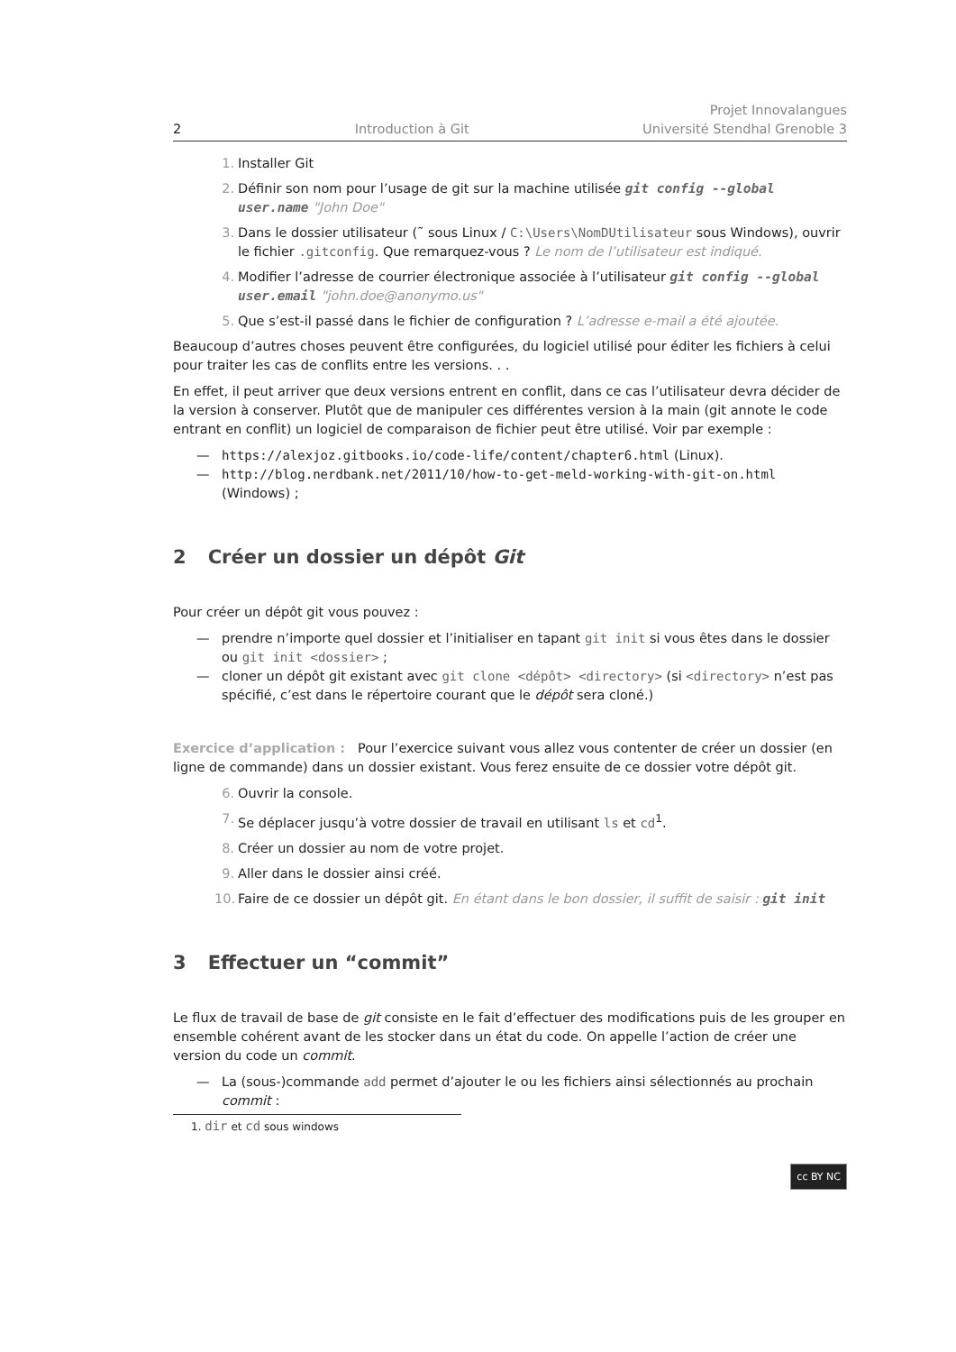2 Introduction à Git Projet Innovalangues
Université Stendhal Grenoble 3
1. Installer Git
2. Définir son nom pour l’usage de git sur la machine utilisée git config --global user.name "John Doe"
3. Dans le dossier utilisateur (˜ sous Linux / C:\Users\NomDUtilisateur sous Windows), ouvrir le fichier .gitconfig. Que remarquez-vous ? Le nom de l’utilisateur est indiqué.
4. Modifier l’adresse de courrier électronique associée à l’utilisateur git config --global user.email "john.doe@anonymo.us"
5. Que s’est-il passé dans le fichier de configuration ? L’adresse e-mail a été ajoutée.
Beaucoup d’autres choses peuvent être configurées, du logiciel utilisé pour éditer les fichiers à celui pour traiter les cas de conflits entre les versions. . .
En effet, il peut arriver que deux versions entrent en conflit, dans ce cas l’utilisateur devra décider de la version à conserver. Plutôt que de manipuler ces différentes version à la main (git annote le code entrant en conflit) un logiciel de comparaison de fichier peut être utilisé. Voir par exemple :
— https://alexjoz.gitbooks.io/code-life/content/chapter6.html (Linux).
— http://blog.nerdbank.net/2011/10/how-to-get-meld-working-with-git-on.html (Windows) ;
2 Créer un dossier un dépôt Git
Pour créer un dépôt git vous pouvez :
— prendre n’importe quel dossier et l’initialiser en tapant git init si vous êtes dans le dossier ou git init <dossier> ;
— cloner un dépôt git existant avec git clone <dépôt> <directory> (si <directory> n’est pas spécifié, c’est dans le répertoire courant que le dépôt sera cloné.)
Exercice d’application : Pour l’exercice suivant vous allez vous contenter de créer un dossier (en ligne de commande) dans un dossier existant. Vous ferez ensuite de ce dossier votre dépôt git.
6. Ouvrir la console.
7. Se déplacer jusqu’à votre dossier de travail en utilisant ls et cd<sup>1</sup>.
8. Créer un dossier au nom de votre projet.
9. Aller dans le dossier ainsi créé.
10. Faire de ce dossier un dépôt git. En étant dans le bon dossier, il suffit de saisir : git init
3 Effectuer un “commit”
Le flux de travail de base de git consiste en le fait d’effectuer des modifications puis de les grouper en ensemble cohérent avant de les stocker dans un état du code. On appelle l’action de créer une version du code un commit.
— La (sous-)commande add permet d’ajouter le ou les fichiers ainsi sélectionnés au prochain commit :
1. dir et cd sous windows
cc BY NC